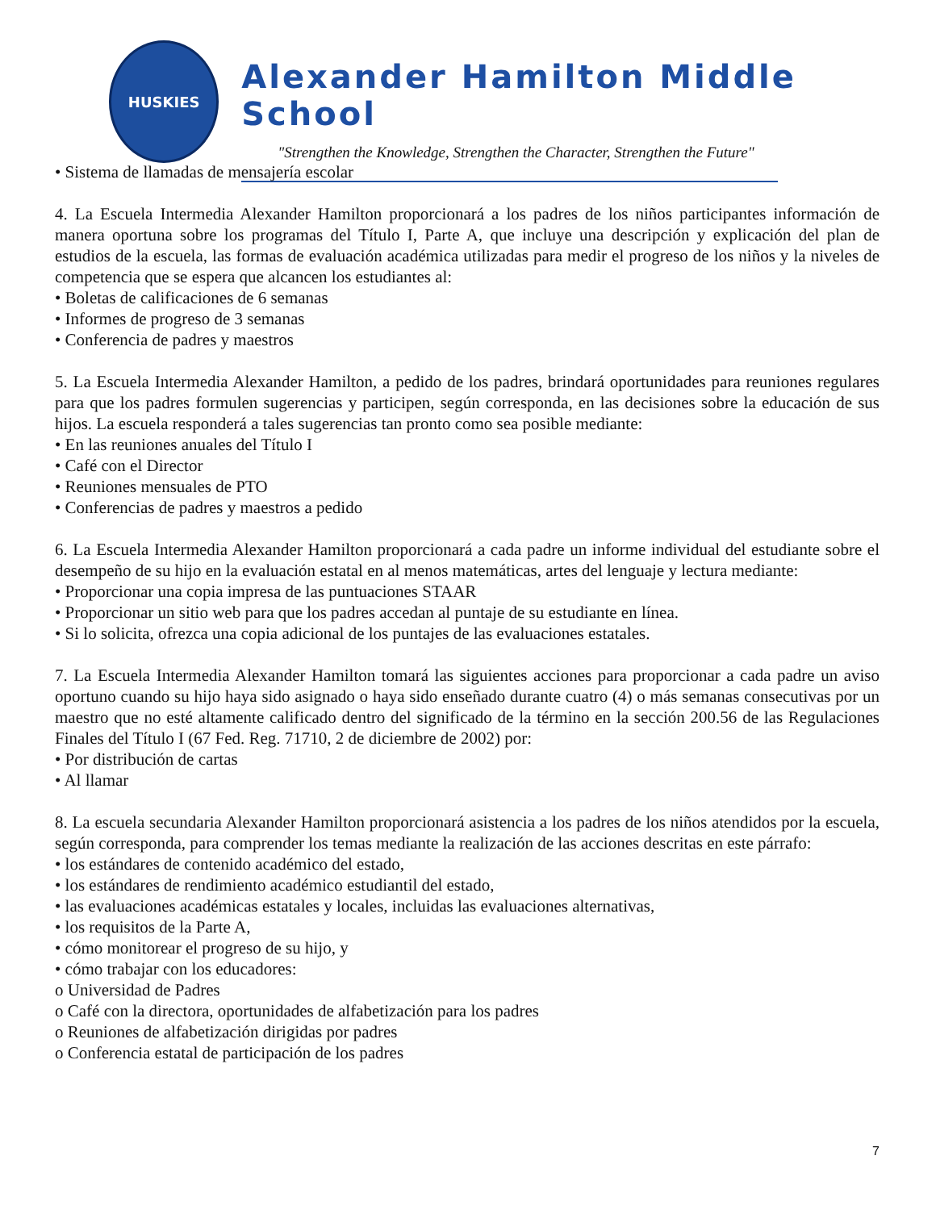HUSKIES
Alexander Hamilton Middle School
"Strengthen the Knowledge, Strengthen the Character, Strengthen the Future"
• Sistema de llamadas de mensajería escolar
4. La Escuela Intermedia Alexander Hamilton proporcionará a los padres de los niños participantes información de manera oportuna sobre los programas del Título I, Parte A, que incluye una descripción y explicación del plan de estudios de la escuela, las formas de evaluación académica utilizadas para medir el progreso de los niños y la niveles de competencia que se espera que alcancen los estudiantes al:
• Boletas de calificaciones de 6 semanas
• Informes de progreso de 3 semanas
• Conferencia de padres y maestros
5. La Escuela Intermedia Alexander Hamilton, a pedido de los padres, brindará oportunidades para reuniones regulares para que los padres formulen sugerencias y participen, según corresponda, en las decisiones sobre la educación de sus hijos. La escuela responderá a tales sugerencias tan pronto como sea posible mediante:
• En las reuniones anuales del Título I
• Café con el Director
• Reuniones mensuales de PTO
• Conferencias de padres y maestros a pedido
6. La Escuela Intermedia Alexander Hamilton proporcionará a cada padre un informe individual del estudiante sobre el desempeño de su hijo en la evaluación estatal en al menos matemáticas, artes del lenguaje y lectura mediante:
• Proporcionar una copia impresa de las puntuaciones STAAR
• Proporcionar un sitio web para que los padres accedan al puntaje de su estudiante en línea.
• Si lo solicita, ofrezca una copia adicional de los puntajes de las evaluaciones estatales.
7. La Escuela Intermedia Alexander Hamilton tomará las siguientes acciones para proporcionar a cada padre un aviso oportuno cuando su hijo haya sido asignado o haya sido enseñado durante cuatro (4) o más semanas consecutivas por un maestro que no esté altamente calificado dentro del significado de la término en la sección 200.56 de las Regulaciones Finales del Título I (67 Fed. Reg. 71710, 2 de diciembre de 2002) por:
• Por distribución de cartas
• Al llamar
8. La escuela secundaria Alexander Hamilton proporcionará asistencia a los padres de los niños atendidos por la escuela, según corresponda, para comprender los temas mediante la realización de las acciones descritas en este párrafo:
• los estándares de contenido académico del estado,
• los estándares de rendimiento académico estudiantil del estado,
• las evaluaciones académicas estatales y locales, incluidas las evaluaciones alternativas,
• los requisitos de la Parte A,
• cómo monitorear el progreso de su hijo, y
• cómo trabajar con los educadores:
o Universidad de Padres
o Café con la directora, oportunidades de alfabetización para los padres
o Reuniones de alfabetización dirigidas por padres
o Conferencia estatal de participación de los padres
7